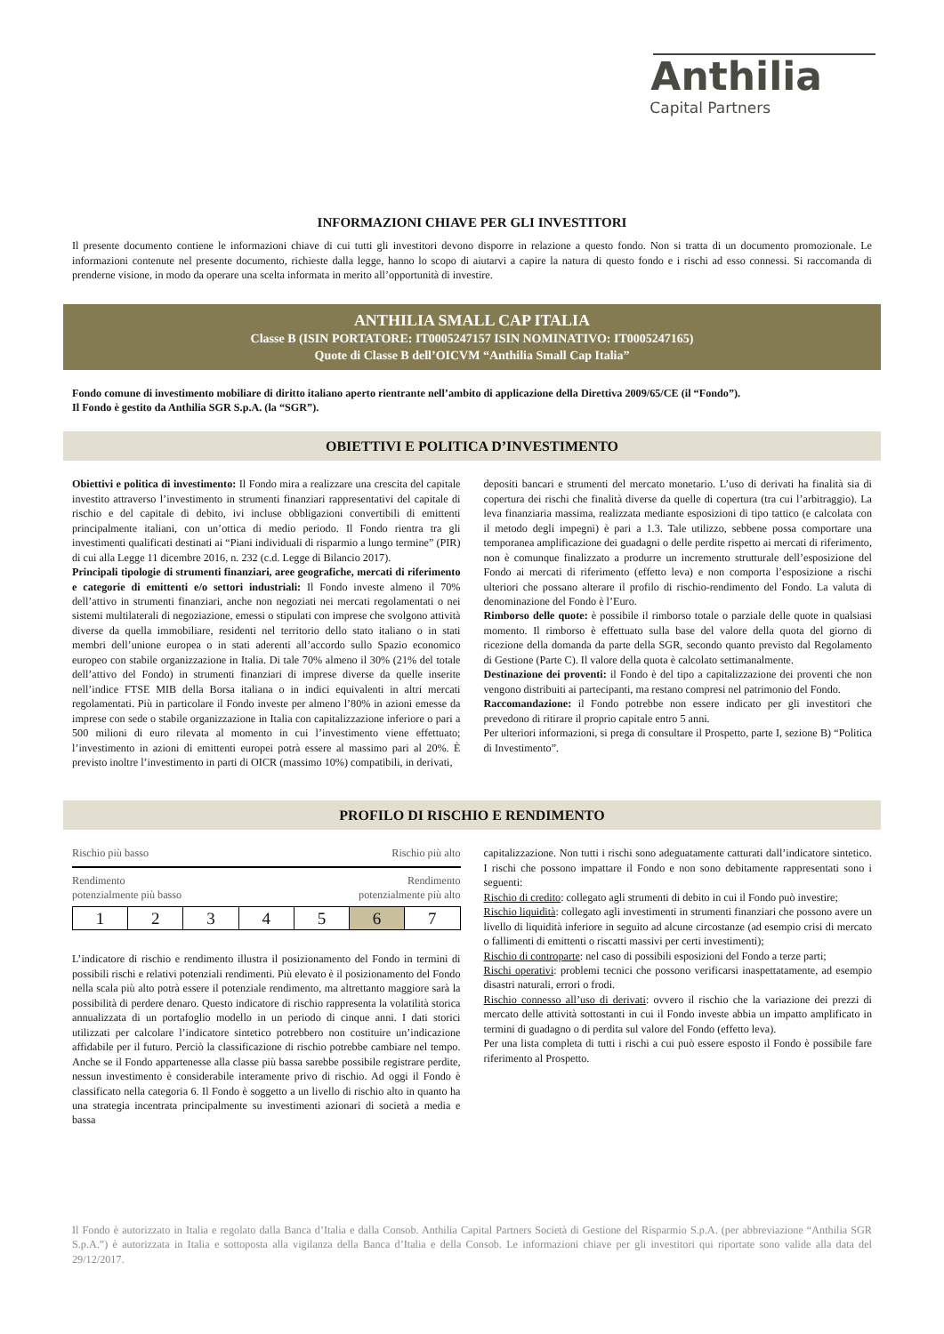Anthilia
Capital Partners
INFORMAZIONI CHIAVE PER GLI INVESTITORI
Il presente documento contiene le informazioni chiave di cui tutti gli investitori devono disporre in relazione a questo fondo. Non si tratta di un documento promozionale. Le informazioni contenute nel presente documento, richieste dalla legge, hanno lo scopo di aiutarvi a capire la natura di questo fondo e i rischi ad esso connessi. Si raccomanda di prenderne visione, in modo da operare una scelta informata in merito all’opportunità di investire.
ANTHILIA SMALL CAP ITALIA
Classe B (ISIN PORTATORE: IT0005247157 ISIN NOMINATIVO: IT0005247165)
Quote di Classe B dell’OICVM “Anthilia Small Cap Italia”
Fondo comune di investimento mobiliare di diritto italiano aperto rientrante nell’ambito di applicazione della Direttiva 2009/65/CE (il “Fondo”).
Il Fondo è gestito da Anthilia SGR S.p.A. (la “SGR”).
OBIETTIVI E POLITICA D’INVESTIMENTO
Obiettivi e politica di investimento: Il Fondo mira a realizzare una crescita del capitale investito attraverso l’investimento in strumenti finanziari rappresentativi del capitale di rischio e del capitale di debito, ivi incluse obbligazioni convertibili di emittenti principalmente italiani, con un’ottica di medio periodo. Il Fondo rientra tra gli investimenti qualificati destinati ai “Piani individuali di risparmio a lungo termine” (PIR) di cui alla Legge 11 dicembre 2016, n. 232 (c.d. Legge di Bilancio 2017).
Principali tipologie di strumenti finanziari, aree geografiche, mercati di riferimento e categorie di emittenti e/o settori industriali: Il Fondo investe almeno il 70% dell’attivo in strumenti finanziari, anche non negoziati nei mercati regolamentati o nei sistemi multilaterali di negoziazione, emessi o stipulati con imprese che svolgono attività diverse da quella immobiliare, residenti nel territorio dello stato italiano o in stati membri dell’unione europea o in stati aderenti all’accordo sullo Spazio economico europeo con stabile organizzazione in Italia. Di tale 70% almeno il 30% (21% del totale dell’attivo del Fondo) in strumenti finanziari di imprese diverse da quelle inserite nell’indice FTSE MIB della Borsa italiana o in indici equivalenti in altri mercati regolamentati. Più in particolare il Fondo investe per almeno l’80% in azioni emesse da imprese con sede o stabile organizzazione in Italia con capitalizzazione inferiore o pari a 500 milioni di euro rilevata al momento in cui l’investimento viene effettuato; l’investimento in azioni di emittenti europei potrà essere al massimo pari al 20%. È previsto inoltre l’investimento in parti di OICR (massimo 10%) compatibili, in derivati,
depositi bancari e strumenti del mercato monetario. L’uso di derivati ha finalità sia di copertura dei rischi che finalità diverse da quelle di copertura (tra cui l’arbitraggio). La leva finanziaria massima, realizzata mediante esposizioni di tipo tattico (e calcolata con il metodo degli impegni) è pari a 1.3. Tale utilizzo, sebbene possa comportare una temporanea amplificazione dei guadagni o delle perdite rispetto ai mercati di riferimento, non è comunque finalizzato a produrre un incremento strutturale dell’esposizione del Fondo ai mercati di riferimento (effetto leva) e non comporta l’esposizione a rischi ulteriori che possano alterare il profilo di rischio-rendimento del Fondo. La valuta di denominazione del Fondo è l’Euro.
Rimborso delle quote: è possibile il rimborso totale o parziale delle quote in qualsiasi momento. Il rimborso è effettuato sulla base del valore della quota del giorno di ricezione della domanda da parte della SGR, secondo quanto previsto dal Regolamento di Gestione (Parte C). Il valore della quota è calcolato settimanalmente.
Destinazione dei proventi: il Fondo è del tipo a capitalizzazione dei proventi che non vengono distribuiti ai partecipanti, ma restano compresi nel patrimonio del Fondo.
Raccomandazione: il Fondo potrebbe non essere indicato per gli investitori che prevedono di ritirare il proprio capitale entro 5 anni.
Per ulteriori informazioni, si prega di consultare il Prospetto, parte I, sezione B) “Politica di Investimento”.
PROFILO DI RISCHIO E RENDIMENTO
Rischio più basso Rischio più alto
Rendimento
potenzialmente più basso Rendimento
potenzialmente più alto
| 1 | 2 | 3 | 4 | 5 | 6 | 7 |
L’indicatore di rischio e rendimento illustra il posizionamento del Fondo in termini di possibili rischi e relativi potenziali rendimenti. Più elevato è il posizionamento del Fondo nella scala più alto potrà essere il potenziale rendimento, ma altrettanto maggiore sarà la possibilità di perdere denaro. Questo indicatore di rischio rappresenta la volatilità storica annualizzata di un portafoglio modello in un periodo di cinque anni. I dati storici utilizzati per calcolare l’indicatore sintetico potrebbero non costituire un’indicazione affidabile per il futuro. Perciò la classificazione di rischio potrebbe cambiare nel tempo. Anche se il Fondo appartenesse alla classe più bassa sarebbe possibile registrare perdite, nessun investimento è considerabile interamente privo di rischio. Ad oggi il Fondo è classificato nella categoria 6. Il Fondo è soggetto a un livello di rischio alto in quanto ha una strategia incentrata principalmente su investimenti azionari di società a media e bassa
capitalizzazione. Non tutti i rischi sono adeguatamente catturati dall’indicatore sintetico. I rischi che possono impattare il Fondo e non sono debitamente rappresentati sono i seguenti:
Rischio di credito: collegato agli strumenti di debito in cui il Fondo può investire;
Rischio liquidità: collegato agli investimenti in strumenti finanziari che possono avere un livello di liquidità inferiore in seguito ad alcune circostanze (ad esempio crisi di mercato o fallimenti di emittenti o riscatti massivi per certi investimenti);
Rischio di controparte: nel caso di possibili esposizioni del Fondo a terze parti;
Rischi operativi: problemi tecnici che possono verificarsi inaspettatamente, ad esempio disastri naturali, errori o frodi.
Rischio connesso all’uso di derivati: ovvero il rischio che la variazione dei prezzi di mercato delle attività sottostanti in cui il Fondo investe abbia un impatto amplificato in termini di guadagno o di perdita sul valore del Fondo (effetto leva).
Per una lista completa di tutti i rischi a cui può essere esposto il Fondo è possibile fare riferimento al Prospetto.
Il Fondo è autorizzato in Italia e regolato dalla Banca d’Italia e dalla Consob. Anthilia Capital Partners Società di Gestione del Risparmio S.p.A. (per abbreviazione “Anthilia SGR S.p.A.”) è autorizzata in Italia e sottoposta alla vigilanza della Banca d’Italia e della Consob. Le informazioni chiave per gli investitori qui riportate sono valide alla data del 29/12/2017.